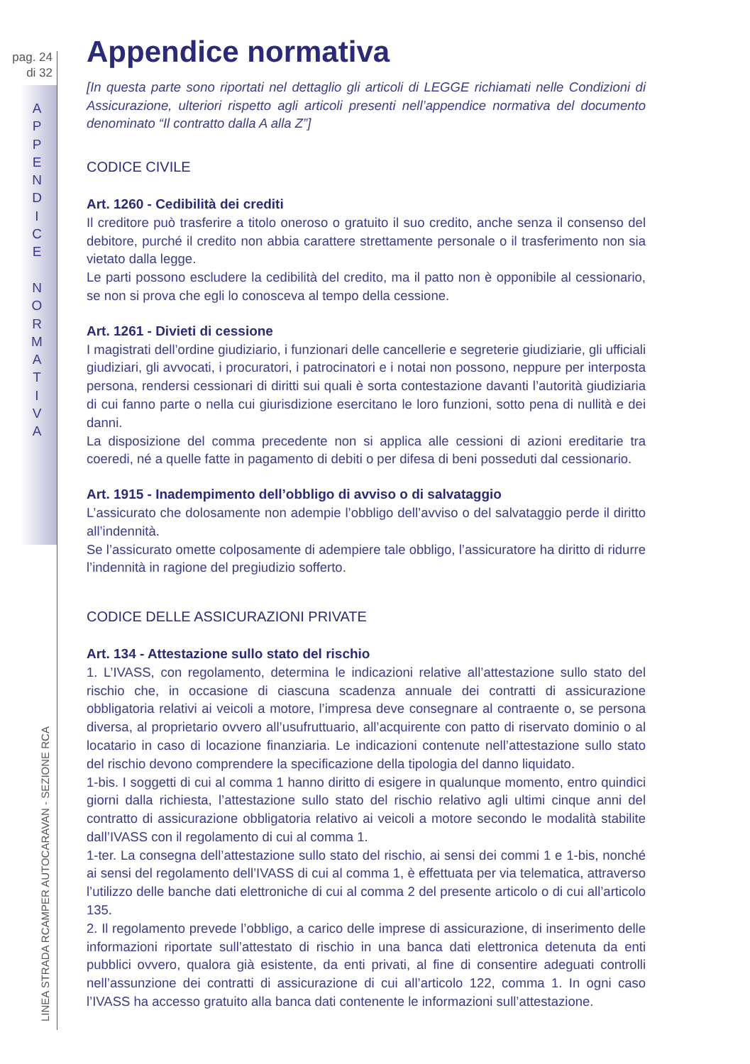pag. 24
di 32
A
P
P
E
N
D
I
C
E
N
O
R
M
A
T
I
V
A
LINEA STRADA RCAMPER AUTOCARAVAN - SEZIONE RCA
Appendice normativa
[In questa parte sono riportati nel dettaglio gli articoli di LEGGE richiamati nelle Condizioni di Assicurazione, ulteriori rispetto agli articoli presenti nell’appendice normativa del documento denominato “Il contratto dalla A alla Z”]
CODICE CIVILE
Art. 1260 - Cedibilità dei crediti
Il creditore può trasferire a titolo oneroso o gratuito il suo credito, anche senza il consenso del debitore, purché il credito non abbia carattere strettamente personale o il trasferimento non sia vietato dalla legge.
Le parti possono escludere la cedibilità del credito, ma il patto non è opponibile al cessionario, se non si prova che egli lo conosceva al tempo della cessione.
Art. 1261 - Divieti di cessione
I magistrati dell’ordine giudiziario, i funzionari delle cancellerie e segreterie giudiziarie, gli ufficiali giudiziari, gli avvocati, i procuratori, i patrocinatori e i notai non possono, neppure per interposta persona, rendersi cessionari di diritti sui quali è sorta contestazione davanti l’autorità giudiziaria di cui fanno parte o nella cui giurisdizione esercitano le loro funzioni, sotto pena di nullità e dei danni.
La disposizione del comma precedente non si applica alle cessioni di azioni ereditarie tra coeredi, né a quelle fatte in pagamento di debiti o per difesa di beni posseduti dal cessionario.
Art. 1915 - Inadempimento dell’obbligo di avviso o di salvataggio
L’assicurato che dolosamente non adempie l’obbligo dell’avviso o del salvataggio perde il diritto all’indennità.
Se l’assicurato omette colposamente di adempiere tale obbligo, l’assicuratore ha diritto di ridurre l’indennità in ragione del pregiudizio sofferto.
CODICE DELLE ASSICURAZIONI PRIVATE
Art. 134 - Attestazione sullo stato del rischio
1. L’IVASS, con regolamento, determina le indicazioni relative all’attestazione sullo stato del rischio che, in occasione di ciascuna scadenza annuale dei contratti di assicurazione obbligatoria relativi ai veicoli a motore, l’impresa deve consegnare al contraente o, se persona diversa, al proprietario ovvero all’usufruttuario, all’acquirente con patto di riservato dominio o al locatario in caso di locazione finanziaria. Le indicazioni contenute nell’attestazione sullo stato del rischio devono comprendere la specificazione della tipologia del danno liquidato.
1-bis. I soggetti di cui al comma 1 hanno diritto di esigere in qualunque momento, entro quindici giorni dalla richiesta, l’attestazione sullo stato del rischio relativo agli ultimi cinque anni del contratto di assicurazione obbligatoria relativo ai veicoli a motore secondo le modalità stabilite dall’IVASS con il regolamento di cui al comma 1.
1-ter. La consegna dell’attestazione sullo stato del rischio, ai sensi dei commi 1 e 1-bis, nonché ai sensi del regolamento dell’IVASS di cui al comma 1, è effettuata per via telematica, attraverso l’utilizzo delle banche dati elettroniche di cui al comma 2 del presente articolo o di cui all’articolo 135.
2. Il regolamento prevede l’obbligo, a carico delle imprese di assicurazione, di inserimento delle informazioni riportate sull’attestato di rischio in una banca dati elettronica detenuta da enti pubblici ovvero, qualora già esistente, da enti privati, al fine di consentire adeguati controlli nell’assunzione dei contratti di assicurazione di cui all’articolo 122, comma 1. In ogni caso l’IVASS ha accesso gratuito alla banca dati contenente le informazioni sull’attestazione.